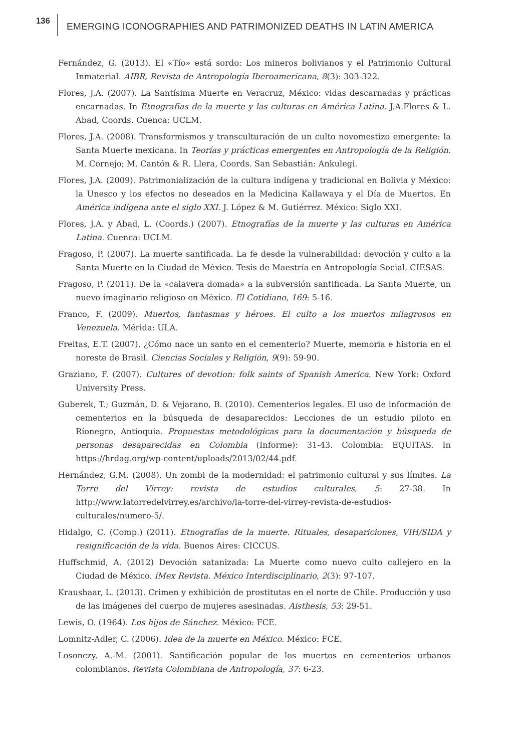136
EMERGING ICONOGRAPHIES AND PATRIMONIZED DEATHS IN LATIN AMERICA
Fernández, G. (2013). El «Tío» está sordo: Los mineros bolivianos y el Patrimonio Cultural Inmaterial. AIBR, Revista de Antropología Iberoamericana, 8(3): 303-322.
Flores, J.A. (2007). La Santísima Muerte en Veracruz, México: vidas descarnadas y prácticas encarnadas. In Etnografías de la muerte y las culturas en América Latina. J.A.Flores & L. Abad, Coords. Cuenca: UCLM.
Flores, J.A. (2008). Transformismos y transculturación de un culto novomestizo emergente: la Santa Muerte mexicana. In Teorías y prácticas emergentes en Antropología de la Religión. M. Cornejo; M. Cantón & R. Llera, Coords. San Sebastián: Ankulegi.
Flores, J.A. (2009). Patrimonialización de la cultura indígena y tradicional en Bolivia y México: la Unesco y los efectos no deseados en la Medicina Kallawaya y el Día de Muertos. En América indígena ante el siglo XXI. J. López & M. Gutiérrez. México: Siglo XXI.
Flores, J.A. y Abad, L. (Coords.) (2007). Etnografías de la muerte y las culturas en América Latina. Cuenca: UCLM.
Fragoso, P. (2007). La muerte santificada. La fe desde la vulnerabilidad: devoción y culto a la Santa Muerte en la Ciudad de México. Tesis de Maestría en Antropología Social, CIESAS.
Fragoso, P. (2011). De la «calavera domada» a la subversión santificada. La Santa Muerte, un nuevo imaginario religioso en México. El Cotidiano, 169: 5-16.
Franco, F. (2009). Muertos, fantasmas y héroes. El culto a los muertos milagrosos en Venezuela. Mérida: ULA.
Freitas, E.T. (2007). ¿Cómo nace un santo en el cementerio? Muerte, memoria e historia en el noreste de Brasil. Ciencias Sociales y Religión, 9(9): 59-90.
Graziano, F. (2007). Cultures of devotion: folk saints of Spanish America. New York: Oxford University Press.
Guberek, T.; Guzmán, D. & Vejarano, B. (2010). Cementerios legales. El uso de información de cementerios en la búsqueda de desaparecidos: Lecciones de un estudio piloto en Ríonegro, Antioquia. Propuestas metodológicas para la documentación y búsqueda de personas desaparecidas en Colombia (Informe): 31-43. Colombia: EQUITAS. In https://hrdag.org/wp-content/uploads/2013/02/44.pdf.
Hernández, G.M. (2008). Un zombi de la modernidad: el patrimonio cultural y sus límites. La Torre del Virrey: revista de estudios culturales, 5: 27-38. In http://www.latorredelvirrey.es/archivo/la-torre-del-virrey-revista-de-estudios-culturales/numero-5/.
Hidalgo, C. (Comp.) (2011). Etnografías de la muerte. Rituales, desapariciones, VIH/SIDA y resignificación de la vida. Buenos Aires: CICCUS.
Huffschmid, A. (2012) Devoción satanizada: La Muerte como nuevo culto callejero en la Ciudad de México. iMex Revista. México Interdisciplinario, 2(3): 97-107.
Kraushaar, L. (2013). Crimen y exhibición de prostitutas en el norte de Chile. Producción y uso de las imágenes del cuerpo de mujeres asesinadas. Aisthesis, 53: 29-51.
Lewis, O. (1964). Los hijos de Sánchez. México: FCE.
Lomnitz-Adler, C. (2006). Idea de la muerte en México. México: FCE.
Losonczy, A.-M. (2001). Santificación popular de los muertos en cementerios urbanos colombianos. Revista Colombiana de Antropología, 37: 6-23.